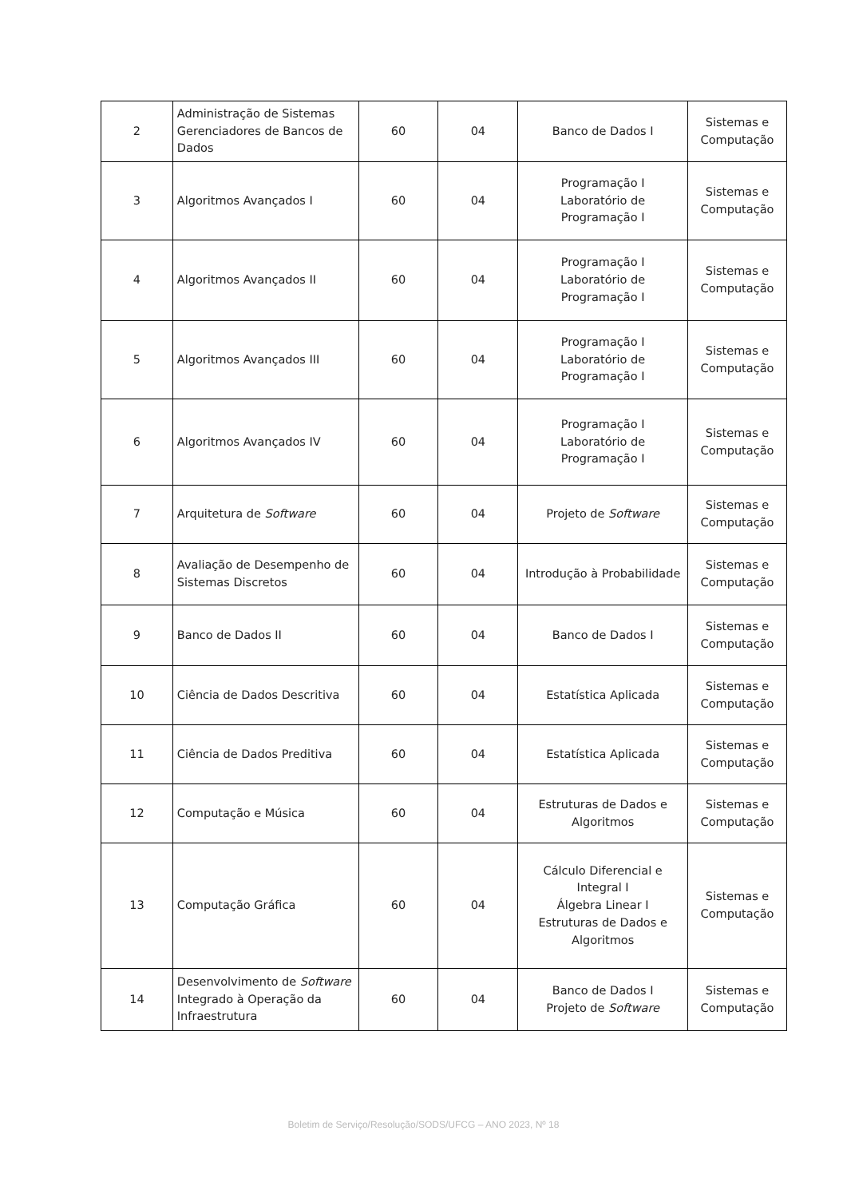| 2 | Administração de Sistemas Gerenciadores de Bancos de Dados | 60 | 04 | Banco de Dados I | Sistemas e Computação |
| 3 | Algoritmos Avançados I | 60 | 04 | Programação I Laboratório de Programação I | Sistemas e Computação |
| 4 | Algoritmos Avançados II | 60 | 04 | Programação I Laboratório de Programação I | Sistemas e Computação |
| 5 | Algoritmos Avançados III | 60 | 04 | Programação I Laboratório de Programação I | Sistemas e Computação |
| 6 | Algoritmos Avançados IV | 60 | 04 | Programação I Laboratório de Programação I | Sistemas e Computação |
| 7 | Arquitetura de Software | 60 | 04 | Projeto de Software | Sistemas e Computação |
| 8 | Avaliação de Desempenho de Sistemas Discretos | 60 | 04 | Introdução à Probabilidade | Sistemas e Computação |
| 9 | Banco de Dados II | 60 | 04 | Banco de Dados I | Sistemas e Computação |
| 10 | Ciência de Dados Descritiva | 60 | 04 | Estatística Aplicada | Sistemas e Computação |
| 11 | Ciência de Dados Preditiva | 60 | 04 | Estatística Aplicada | Sistemas e Computação |
| 12 | Computação e Música | 60 | 04 | Estruturas de Dados e Algoritmos | Sistemas e Computação |
| 13 | Computação Gráfica | 60 | 04 | Cálculo Diferencial e Integral I Álgebra Linear I Estruturas de Dados e Algoritmos | Sistemas e Computação |
| 14 | Desenvolvimento de Software Integrado à Operação da Infraestrutura | 60 | 04 | Banco de Dados I Projeto de Software | Sistemas e Computação |
Boletim de Serviço/Resolução/SODS/UFCG – ANO 2023, Nº 18